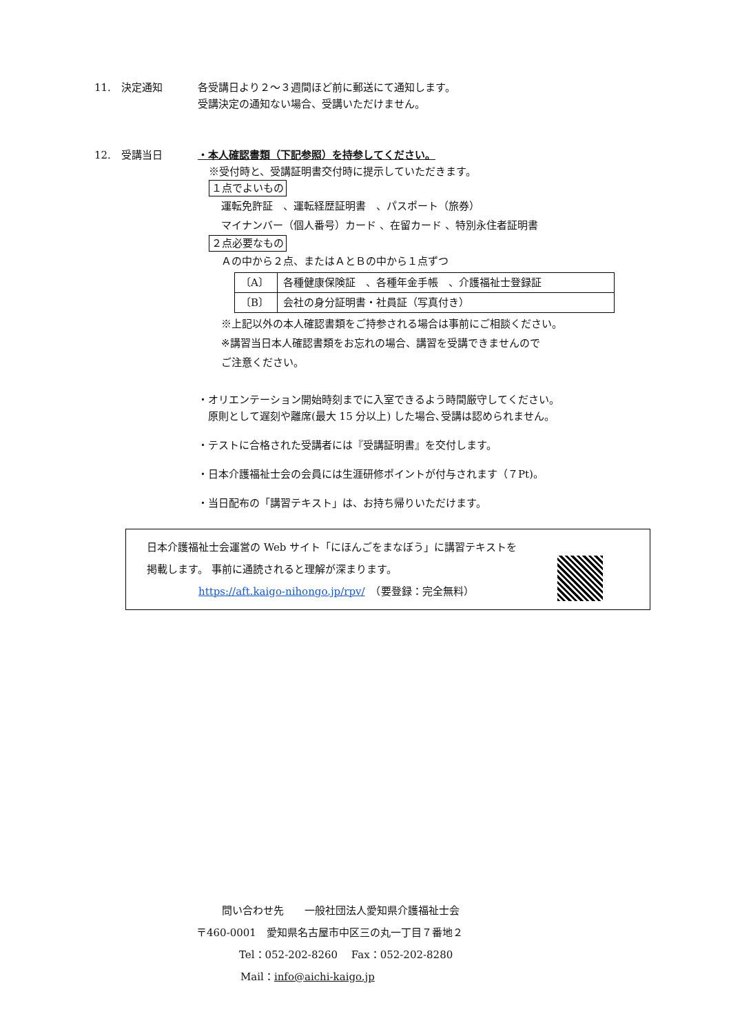11.　決定通知
各受講日より２～３週間ほど前に郵送にて通知します。
受講決定の通知ない場合、受講いただけません。
12.　受講当日
・本人確認書類（下記参照）を持参してください。
※受付時と、受講証明書交付時に提示していただきます。
１点でよいもの
運転免許証　、運転経歴証明書　、パスポート（旅券）
マイナンバー（個人番号）カード 、在留カード 、特別永住者証明書
２点必要なもの
Ａの中から２点、またはＡとＢの中から１点ずつ
| 〔A〕 | 各種健康保険証 、各種年金手帳 、介護福祉士登録証 |
| 〔B〕 | 会社の身分証明書・社員証（写真付き） |
※上記以外の本人確認書類をご持参される場合は事前にご相談ください。
※講習当日本人確認書類をお忘れの場合、講習を受講できませんので
ご注意ください。
・オリエンテーション開始時刻までに入室できるよう時間厳守してください。
　原則として遅刻や離席(最大 15 分以上) した場合､受講は認められません。
・テストに合格された受講者には『受講証明書』を交付します。
・日本介護福祉士会の会員には生涯研修ポイントが付与されます（７Pt)。
・当日配布の「講習テキスト」は、お持ち帰りいただけます。
日本介護福祉士会運営の Web サイト「にほんごをまなぼう」に講習テキストを
掲載します。 事前に通読されると理解が深まります。
https://aft.kaigo-nihongo.jp/rpv/　（要登録：完全無料）
問い合わせ先　　一般社団法人愛知県介護福祉士会
〒460-0001　愛知県名古屋市中区三の丸一丁目７番地２
Tel：052-202-8260　 Fax：052-202-8280
Mail：info@aichi-kaigo.jp